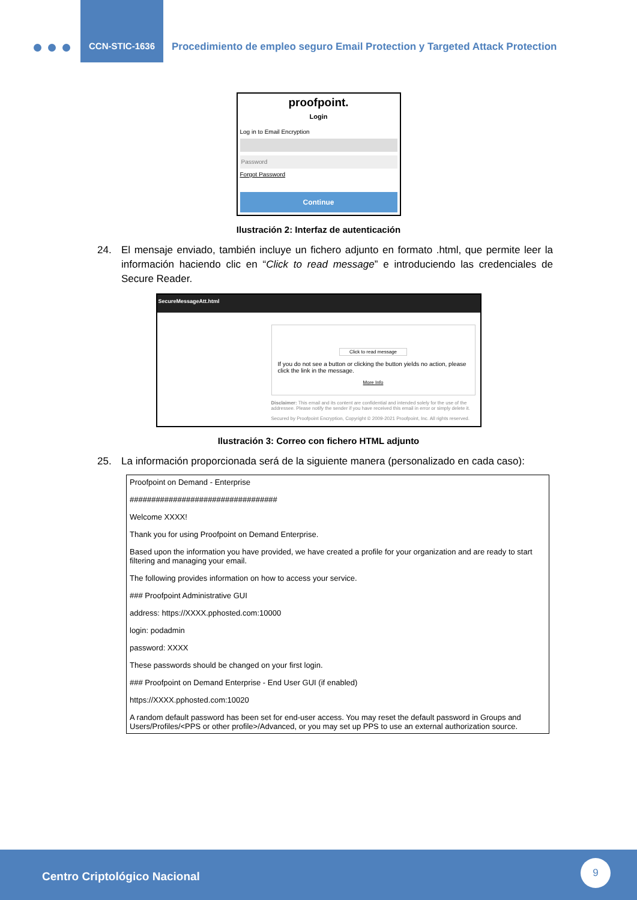CCN-STIC-1636
Procedimiento de empleo seguro Email Protection y Targeted Attack Protection
proofpoint.
Login
Log in to Email Encryption
Password
Forgot Password
Continue
Ilustración 2: Interfaz de autenticación
24. El mensaje enviado, también incluye un fichero adjunto en formato .html, que permite leer la información haciendo clic en “Click to read message” e introduciendo las credenciales de Secure Reader.
SecureMessageAtt.html
Click to read message
If you do not see a button or clicking the button yields no action, please click the link in the message.
More Info
Disclaimer: This email and its content are confidential and intended solely for the use of the addressee. Please notify the sender if you have received this email in error or simply delete it.
Secured by Proofpoint Encryption, Copyright © 2009-2021 Proofpoint, Inc. All rights reserved.
Ilustración 3: Correo con fichero HTML adjunto
25. La información proporcionada será de la siguiente manera (personalizado en cada caso):
Proofpoint on Demand - Enterprise
##################################
Welcome XXXX!
Thank you for using Proofpoint on Demand Enterprise.
Based upon the information you have provided, we have created a profile for your organization and are ready to start filtering and managing your email.
The following provides information on how to access your service.
### Proofpoint Administrative GUI
address: https://XXXX.pphosted.com:10000
login: podadmin
password: XXXX
These passwords should be changed on your first login.
### Proofpoint on Demand Enterprise - End User GUI (if enabled)
https://XXXX.pphosted.com:10020
A random default password has been set for end-user access. You may reset the default password in Groups and Users/Profiles/<PPS or other profile>/Advanced, or you may set up PPS to use an external authorization source.
Centro Criptológico Nacional
9